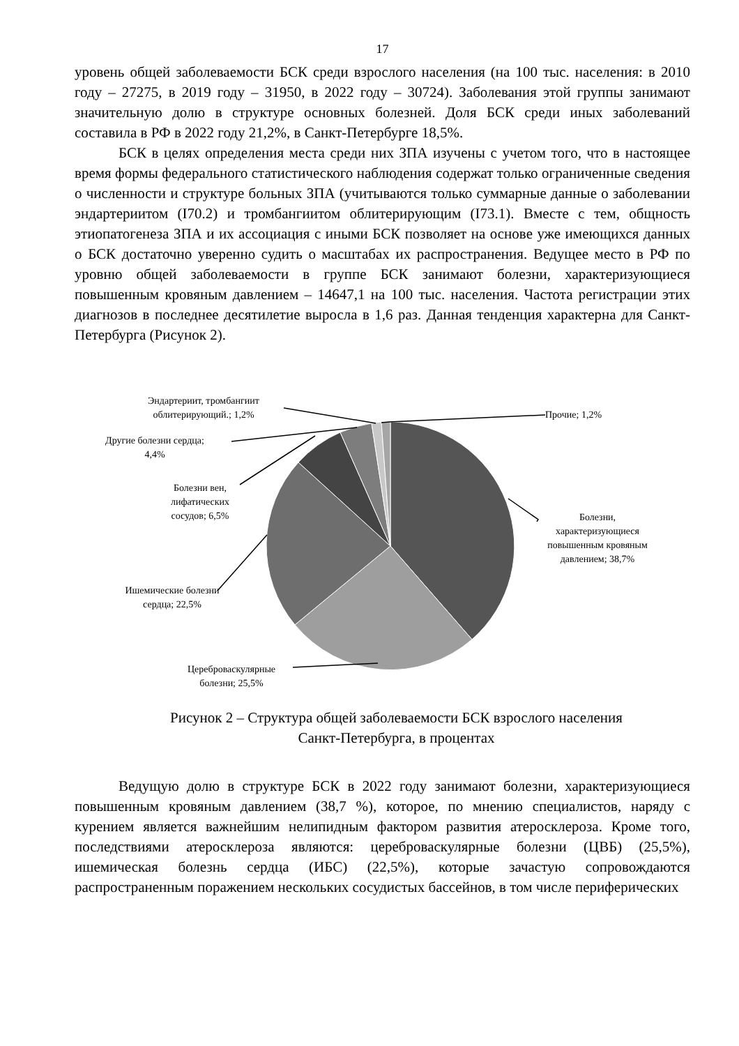17
уровень общей заболеваемости БСК среди взрослого населения (на 100 тыс. населения: в 2010 году – 27275, в 2019 году – 31950, в 2022 году – 30724). Заболевания этой группы занимают значительную долю в структуре основных болезней. Доля БСК среди иных заболеваний составила в РФ в 2022 году 21,2%, в Санкт-Петербурге 18,5%.
БСК в целях определения места среди них ЗПА изучены с учетом того, что в настоящее время формы федерального статистического наблюдения содержат только ограниченные сведения о численности и структуре больных ЗПА (учитываются только суммарные данные о заболевании эндартериитом (I70.2) и тромбангиитом облитерирующим (I73.1). Вместе с тем, общность этиопатогенеза ЗПА и их ассоциация с иными БСК позволяет на основе уже имеющихся данных о БСК достаточно уверенно судить о масштабах их распространения. Ведущее место в РФ по уровню общей заболеваемости в группе БСК занимают болезни, характеризующиеся повышенным кровяным давлением – 14647,1 на 100 тыс. населения. Частота регистрации этих диагнозов в последнее десятилетие выросла в 1,6 раз. Данная тенденция характерна для Санкт-Петербурга (Рисунок 2).
Эндартериит, тромбангиит облитерирующий.; 1,2%
Прочие; 1,2%
Другие болезни сердца; 4,4%
Болезни вен, лифатических сосудов; 6,5%
Болезни, характеризующиеся повышенным кровяным давлением; 38,7%
Ишемические болезни сердца; 22,5%
Цереброваскулярные болезни; 25,5%
Рисунок 2 – Структура общей заболеваемости БСК взрослого населения
Санкт-Петербурга, в процентах
Ведущую долю в структуре БСК в 2022 году занимают болезни, характеризующиеся повышенным кровяным давлением (38,7 %), которое, по мнению специалистов, наряду с курением является важнейшим нелипидным фактором развития атеросклероза. Кроме того, последствиями атеросклероза являются: цереброваскулярные болезни (ЦВБ) (25,5%), ишемическая болезнь сердца (ИБС) (22,5%), которые зачастую сопровождаются распространенным поражением нескольких сосудистых бассейнов, в том числе периферических